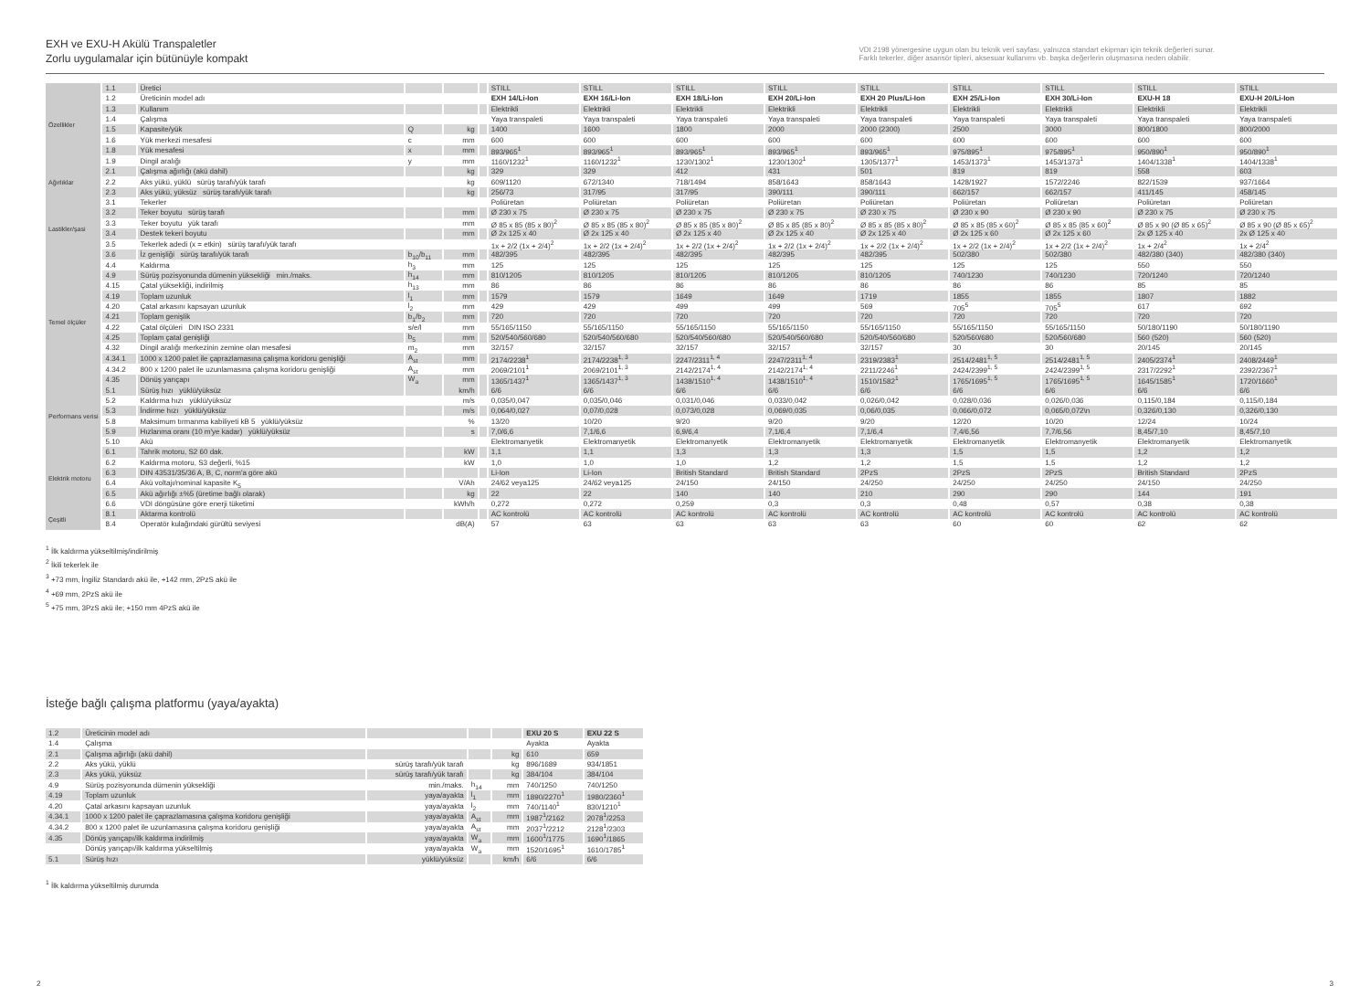EXH ve EXU-H Akülü Transpaletler
Zorlu uygulamalar için bütünüyle kompakt
VDI 2198 yönergesine uygun olan bu teknik veri sayfası, yalnızca standart ekipman için teknik değerleri sunar.
Farklı tekerler, diğer asansör tipleri, aksesuar kullanımı vb. başka değerlerin oluşmasına neden olabilir.
| Özellikler | 1.1 | Üretici | | | | STILL | STILL | STILL | STILL | STILL | STILL | STILL | STILL | STILL |
| | 1.2 | Üreticinin model adı | | | | EXH 14/Li-Ion | EXH 16/Li-Ion | EXH 18/Li-Ion | EXH 20/Li-Ion | EXH 20 Plus/Li-Ion | EXH 25/Li-Ion | EXH 30/Li-Ion | EXU-H 18 | EXU-H 20/Li-Ion |
| | 1.3 | Kullanım | | | | Elektrikli | Elektrikli | Elektrikli | Elektrikli | Elektrikli | Elektrikli | Elektrikli | Elektrikli | Elektrikli |
| | 1.4 | Çalışma | | | | Yaya transpaleti | Yaya transpaleti | Yaya transpaleti | Yaya transpaleti | Yaya transpaleti | Yaya transpaleti | Yaya transpaleti | Yaya transpaleti | Yaya transpaleti |
| | 1.5 | Kapasite/yük | Q | kg | | 1400 | 1600 | 1800 | 2000 | 2000 (2300) | 2500 | 3000 | 800/1800 | 800/2000 |
| | 1.6 | Yük merkezi mesafesi | c | mm | | 600 | 600 | 600 | 600 | 600 | 600 | 600 | 600 | 600 |
| | 1.8 | Yük mesafesi | x | mm | | 893/965<sup>1</sup> | 893/965<sup>1</sup> | 893/965<sup>1</sup> | 893/965<sup>1</sup> | 893/965<sup>1</sup> | 975/895<sup>1</sup> | 975/895<sup>1</sup> | 950/890<sup>1</sup> | 950/890<sup>1</sup> |
| | 1.9 | Dingil aralığı | y | mm | | 1160/1232<sup>1</sup> | 1160/1232<sup>1</sup> | 1230/1302<sup>1</sup> | 1230/1302<sup>1</sup> | 1305/1377<sup>1</sup> | 1453/1373<sup>1</sup> | 1453/1373<sup>1</sup> | 1404/1338<sup>1</sup> | 1404/1338<sup>1</sup> |
| Ağırlıklar | 2.1 | Çalışma ağırlığı (akü dahil) | | kg | | 329 | 329 | 412 | 431 | 501 | 819 | 819 | 558 | 603 |
| | 2.2 | Aks yükü, yüklü sürüş tarafı/yük tarafı | | kg | | 609/1120 | 672/1340 | 718/1494 | 858/1643 | 858/1643 | 1428/1927 | 1572/2246 | 822/1539 | 937/1664 |
| | 2.3 | Aks yükü, yüksüz sürüş tarafı/yük tarafı | | kg | | 256/73 | 317/95 | 317/95 | 390/111 | 390/111 | 662/157 | 662/157 | 411/145 | 458/145 |
| Lastikler/şasi | 3.1 | Tekerler | | | | Poliüretan | Poliüretan | Poliüretan | Poliüretan | Poliüretan | Poliüretan | Poliüretan | Poliüretan | Poliüretan |
| | 3.2 | Teker boyutu sürüş tarafı | | mm | | Ø 230 x 75 | Ø 230 x 75 | Ø 230 x 75 | Ø 230 x 75 | Ø 230 x 75 | Ø 230 x 90 | Ø 230 x 90 | Ø 230 x 75 | Ø 230 x 75 |
| | 3.3 | Teker boyutu yük tarafı | | mm | | Ø 85 x 85 (85 x 80)<sup>2</sup> | Ø 85 x 85 (85 x 80)<sup>2</sup> | Ø 85 x 85 (85 x 80)<sup>2</sup> | Ø 85 x 85 (85 x 80)<sup>2</sup> | Ø 85 x 85 (85 x 80)<sup>2</sup> | Ø 85 x 85 (85 x 60)<sup>2</sup> | Ø 85 x 85 (85 x 60)<sup>2</sup> | Ø 85 x 90 (Ø 85 x 65)<sup>2</sup> | Ø 85 x 90 (Ø 85 x 65)<sup>2</sup> |
| | 3.4 | Destek tekeri boyutu | | mm | | Ø 2x 125 x 40 | Ø 2x 125 x 40 | Ø 2x 125 x 40 | Ø 2x 125 x 40 | Ø 2x 125 x 40 | Ø 2x 125 x 60 | Ø 2x 125 x 60 | 2x Ø 125 x 40 | 2x Ø 125 x 40 |
| | 3.5 | Tekerlek adedi (x = etkin) sürüş tarafı/yük tarafı | | | | 1x + 2/2 (1x + 2/4)<sup>2</sup> | 1x + 2/2 (1x + 2/4)<sup>2</sup> | 1x + 2/2 (1x + 2/4)<sup>2</sup> | 1x + 2/2 (1x + 2/4)<sup>2</sup> | 1x + 2/2 (1x + 2/4)<sup>2</sup> | 1x + 2/2 (1x + 2/4)<sup>2</sup> | 1x + 2/2 (1x + 2/4)<sup>2</sup> | 1x + 2/4<sup>2</sup> | 1x + 2/4<sup>2</sup> |
| | 3.6 | İz genişliği sürüş tarafı/yük tarafı | b<sub>10</sub>/b<sub>11</sub> | mm | | 482/395 | 482/395 | 482/395 | 482/395 | 482/395 | 502/380 | 502/380 | 482/380 (340) | 482/380 (340) |
| Temel ölçüler | 4.4 | Kaldırma | h<sub>3</sub> | mm | | 125 | 125 | 125 | 125 | 125 | 125 | 125 | 550 | 550 |
| | 4.9 | Sürüş pozisyonunda dümenin yüksekliği min./maks. | h<sub>14</sub> | mm | | 810/1205 | 810/1205 | 810/1205 | 810/1205 | 810/1205 | 740/1230 | 740/1230 | 720/1240 | 720/1240 |
| | 4.15 | Çatal yüksekliği, indirilmiş | h<sub>13</sub> | mm | | 86 | 86 | 86 | 86 | 86 | 86 | 86 | 85 | 85 |
| | 4.19 | Toplam uzunluk | l<sub>1</sub> | mm | | 1579 | 1579 | 1649 | 1649 | 1719 | 1855 | 1855 | 1807 | 1882 |
| | 4.20 | Çatal arkasını kapsayan uzunluk | l<sub>2</sub> | mm | | 429 | 429 | 499 | 499 | 569 | 705<sup>5</sup> | 705<sup>5</sup> | 617 | 692 |
| | 4.21 | Toplam genişlik | b<sub>1</sub>/b<sub>2</sub> | mm | | 720 | 720 | 720 | 720 | 720 | 720 | 720 | 720 | 720 |
| | 4.22 | Çatal ölçüleri DIN ISO 2331 | s/e/l | mm | | 55/165/1150 | 55/165/1150 | 55/165/1150 | 55/165/1150 | 55/165/1150 | 55/165/1150 | 55/165/1150 | 50/180/1190 | 50/180/1190 |
| | 4.25 | Toplam çatal genişliği | b<sub>5</sub> | mm | | 520/540/560/680 | 520/540/560/680 | 520/540/560/680 | 520/540/560/680 | 520/540/560/680 | 520/560/680 | 520/560/680 | 560 (520) | 560 (520) |
| | 4.32 | Dingil aralığı merkezinin zemine olan mesafesi | m<sub>2</sub> | mm | | 32/157 | 32/157 | 32/157 | 32/157 | 32/157 | 30 | 30 | 20/145 | 20/145 |
| | 4.34.1 | 1000 x 1200 palet ile çaprazlamasına çalışma koridoru genişliği | A<sub>st</sub> | mm | | 2174/2238<sup>1</sup> | 2174/2238<sup>1, 3</sup> | 2247/2311<sup>1, 4</sup> | 2247/2311<sup>1, 4</sup> | 2319/2383<sup>1</sup> | 2514/2481<sup>1, 5</sup> | 2514/2481<sup>1, 5</sup> | 2405/2374<sup>1</sup> | 2408/2449<sup>1</sup> |
| | 4.34.2 | 800 x 1200 palet ile uzunlamasına çalışma koridoru genişliği | A<sub>st</sub> | mm | | 2069/2101<sup>1</sup> | 2069/2101<sup>1, 3</sup> | 2142/2174<sup>1, 4</sup> | 2142/2174<sup>1, 4</sup> | 2211/2246<sup>1</sup> | 2424/2399<sup>1, 5</sup> | 2424/2399<sup>1, 5</sup> | 2317/2292<sup>1</sup> | 2392/2367<sup>1</sup> |
| | 4.35 | Dönüş yarıçapı | W<sub>a</sub> | mm | | 1365/1437<sup>1</sup> | 1365/1437<sup>1, 3</sup> | 1438/1510<sup>1, 4</sup> | 1438/1510<sup>1, 4</sup> | 1510/1582<sup>1</sup> | 1765/1695<sup>1, 5</sup> | 1765/1695<sup>1, 5</sup> | 1645/1585<sup>1</sup> | 1720/1660<sup>1</sup> |
| Performans verisi | 5.1 | Sürüş hızı yüklü/yüksüz | | km/h | | 6/6 | 6/6 | 6/6 | 6/6 | 6/6 | 6/6 | 6/6 | 6/6 | 6/6 |
| | 5.2 | Kaldırma hızı yüklü/yüksüz | | m/s | | 0,035/0,047 | 0,035/0,046 | 0,031/0,046 | 0,033/0,042 | 0,026/0,042 | 0,028/0,036 | 0,026/0,036 | 0,115/0,184 | 0,115/0,184 |
| | 5.3 | İndirme hızı yüklü/yüksüz | | m/s | | 0,064/0,027 | 0,07/0,028 | 0,073/0,028 | 0,069/0,035 | 0,06/0,035 | 0,066/0,072 | 0,065/0,072\n | 0,326/0,130 | 0,326/0,130 |
| | 5.8 | Maksimum tırmanma kabiliyeti kB 5 yüklü/yüksüz | | % | | 13/20 | 10/20 | 9/20 | 9/20 | 9/20 | 12/20 | 10/20 | 12/24 | 10/24 |
| | 5.9 | Hızlanma oranı (10 m'ye kadar) yüklü/yüksüz | | s | | 7,0/6,6 | 7,1/6,6 | 6,9/6,4 | 7,1/6,4 | 7,1/6,4 | 7,4/6,56 | 7,7/6,56 | 8,45/7,10 | 8,45/7,10 |
| | 5.10 | Akü | | | | Elektromanyetik | Elektromanyetik | Elektromanyetik | Elektromanyetik | Elektromanyetik | Elektromanyetik | Elektromanyetik | Elektromanyetik | Elektromanyetik |
| Elektrik motoru | 6.1 | Tahrik motoru, S2 60 dak. | | kW | | 1,1 | 1,1 | 1,3 | 1,3 | 1,3 | 1,5 | 1,5 | 1,2 | 1,2 |
| | 6.2 | Kaldırma motoru, S3 değerli, %15 | | kW | | 1,0 | 1,0 | 1,0 | 1,2 | 1,2 | 1,5 | 1,5 | 1,2 | 1,2 |
| | 6.3 | DIN 43531/35/36 A, B, C, norm'a göre akü | | | | Li-Ion | Li-Ion | British Standard | British Standard | 2PzS | 2PzS | 2PzS | British Standard | 2PzS |
| | 6.4 | Akü voltajı/nominal kapasite K<sub>5</sub> | | V/Ah | | 24/62 veya125 | 24/62 veya125 | 24/150 | 24/150 | 24/250 | 24/250 | 24/250 | 24/150 | 24/250 |
| | 6.5 | Akü ağırlığı ±%5 (üretime bağlı olarak) | | kg | | 22 | 22 | 140 | 140 | 210 | 290 | 290 | 144 | 191 |
| | 6.6 | VDI döngüsüne göre enerji tüketimi | | kWh/h | | 0,272 | 0,272 | 0,259 | 0,3 | 0,3 | 0,48 | 0,57 | 0,38 | 0,38 |
| Çeşitli | 8.1 | Aktarma kontrolü | | | | AC kontrolü | AC kontrolü | AC kontrolü | AC kontrolü | AC kontrolü | AC kontrolü | AC kontrolü | AC kontrolü | AC kontrolü |
| | 8.4 | Operatör kulağındaki gürültü seviyesi | | dB(A) | | 57 | 63 | 63 | 63 | 63 | 60 | 60 | 62 | 62 |
<sup>1</sup> İlk kaldırma yükseltilmiş/indirilmiş
<sup>2</sup> İkili tekerlek ile
<sup>3</sup> +73 mm, İngiliz Standardı akü ile, +142 mm, 2PzS akü ile
<sup>4</sup> +69 mm, 2PzS akü ile
<sup>5</sup> +75 mm, 3PzS akü ile; +150 mm 4PzS akü ile
İsteğe bağlı çalışma platformu (yaya/ayakta)
| 1.2 | Üreticinin model adı | | | | EXU 20 S | EXU 22 S |
| 1.4 | Çalışma | | | | Ayakta | Ayakta |
| 2.1 | Çalışma ağırlığı (akü dahil) | | | kg | 610 | 659 |
| 2.2 | Aks yükü, yüklü | sürüş tarafı/yük tarafı | | kg | 896/1689 | 934/1851 |
| 2.3 | Aks yükü, yüksüz | sürüş tarafı/yük tarafı | | kg | 384/104 | 384/104 |
| 4.9 | Sürüş pozisyonunda dümenin yüksekliği | min./maks. | h<sub>14</sub> | mm | 740/1250 | 740/1250 |
| 4.19 | Toplam uzunluk | yaya/ayakta | l<sub>1</sub> | mm | 1890/2270<sup>1</sup> | 1980/2360<sup>1</sup> |
| 4.20 | Çatal arkasını kapsayan uzunluk | yaya/ayakta | l<sub>2</sub> | mm | 740/1140<sup>1</sup> | 830/1210<sup>1</sup> |
| 4.34.1 | 1000 x 1200 palet ile çaprazlamasına çalışma koridoru genişliği | yaya/ayakta | A<sub>st</sub> | mm | 1987<sup>1</sup>/2162 | 2078<sup>1</sup>/2253 |
| 4.34.2 | 800 x 1200 palet ile uzunlamasına çalışma koridoru genişliği | yaya/ayakta | A<sub>st</sub> | mm | 2037<sup>1</sup>/2212 | 2128<sup>1</sup>/2303 |
| 4.35 | Dönüş yarıçapı/ilk kaldırma indirilmiş | yaya/ayakta | W<sub>a</sub> | mm | 1600<sup>1</sup>/1775 | 1690<sup>1</sup>/1865 |
| | Dönüş yarıçapı/ilk kaldırma yükseltilmiş | yaya/ayakta | W<sub>a</sub> | mm | 1520/1695<sup>1</sup> | 1610/1785<sup>1</sup> |
| 5.1 | Sürüş hızı | yüklü/yüksüz | | km/h | 6/6 | 6/6 |
<sup>1</sup> İlk kaldırma yükseltilmiş durumda
2 3